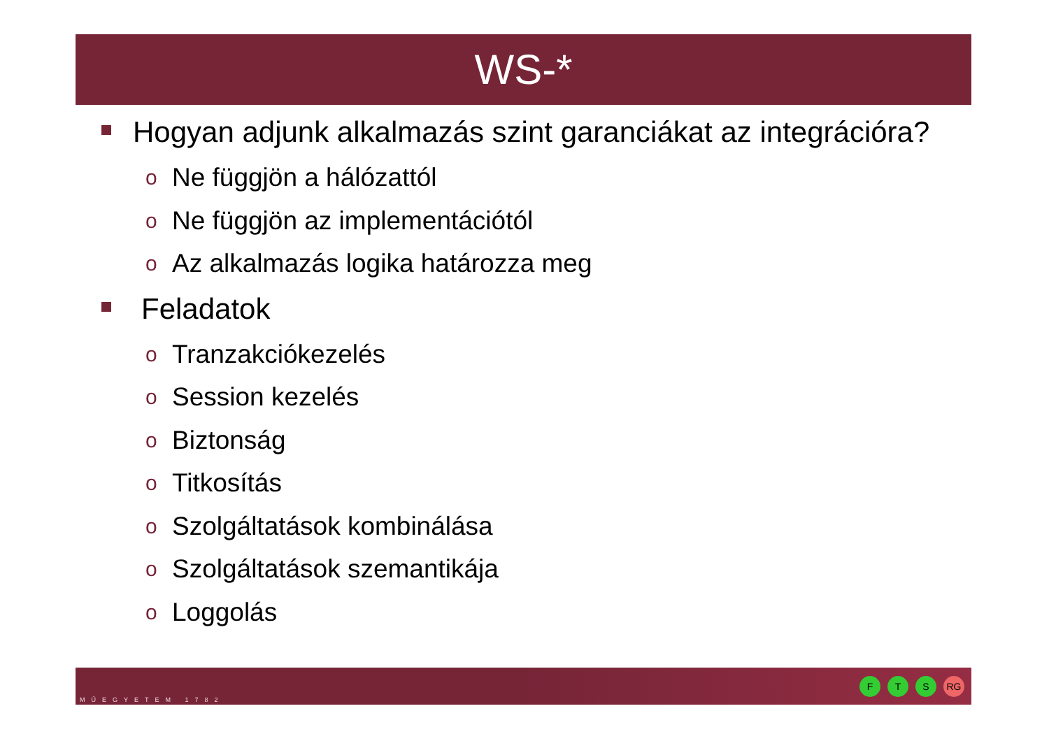WS-*
Hogyan adjunk alkalmazás szint garanciákat az integrációra?
o Ne függjön a hálózattól
o Ne függjön az implementációtól
o Az alkalmazás logika határozza meg
Feladatok
o Tranzakciókezelés
o Session kezelés
o Biztonság
o Titkosítás
o Szolgáltatások kombinálása
o Szolgáltatások szemantikája
o Loggolás
MŰEGYETEM 1782
F T S RG